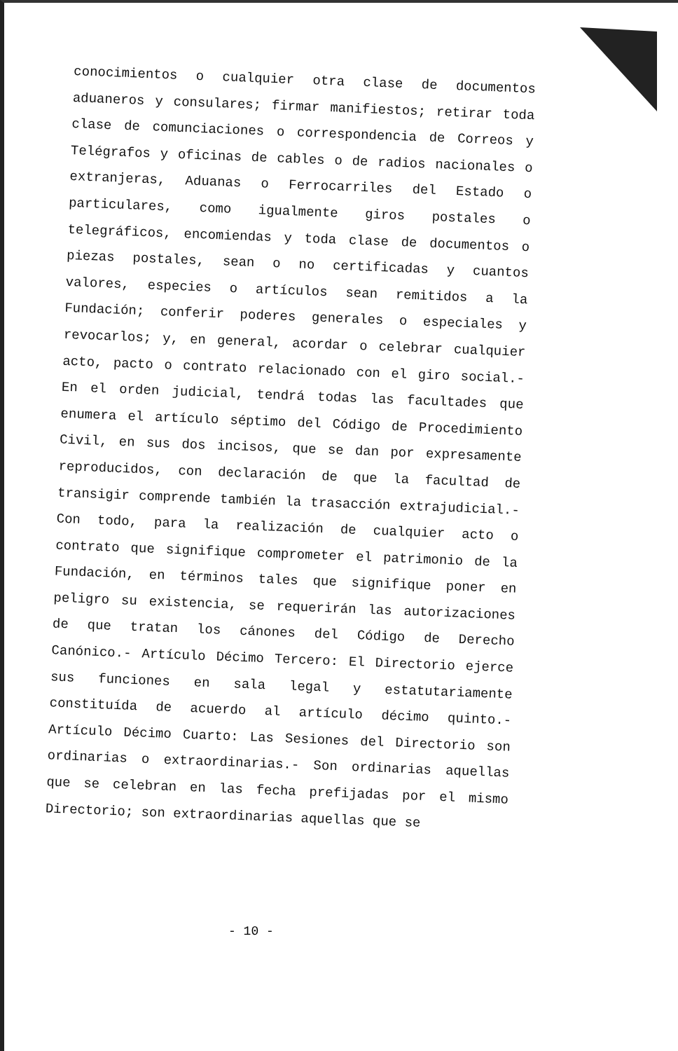conocimientos o cualquier otra clase de documentos aduaneros y consulares; firmar manifiestos; retirar toda clase de comunciaciones o correspondencia de Correos y Telégrafos y oficinas de cables o de radios nacionales o extranjeras, Aduanas o Ferrocarriles del Estado o particulares, como igualmente giros postales o telegráficos, encomiendas y toda clase de documentos o piezas postales, sean o no certificadas y cuantos valores, especies o artículos sean remitidos a la Fundación; conferir poderes generales o especiales y revocarlos; y, en general, acordar o celebrar cualquier acto, pacto o contrato relacionado con el giro social.- En el orden judicial, tendrá todas las facultades que enumera el artículo séptimo del Código de Procedimiento Civil, en sus dos incisos, que se dan por expresamente reproducidos, con declaración de que la facultad de transigir comprende también la trasacción extrajudicial.- Con todo, para la realización de cualquier acto o contrato que signifique comprometer el patrimonio de la Fundación, en términos tales que signifique poner en peligro su existencia, se requerirán las autorizaciones de que tratan los cánones del Código de Derecho Canónico.- Artículo Décimo Tercero: El Directorio ejerce sus funciones en sala legal y estatutariamente constituída de acuerdo al artículo décimo quinto.- Artículo Décimo Cuarto: Las Sesiones del Directorio son ordinarias o extraordinarias.- Son ordinarias aquellas que se celebran en las fecha prefijadas por el mismo Directorio; son extraordinarias aquellas que se
- 10 -